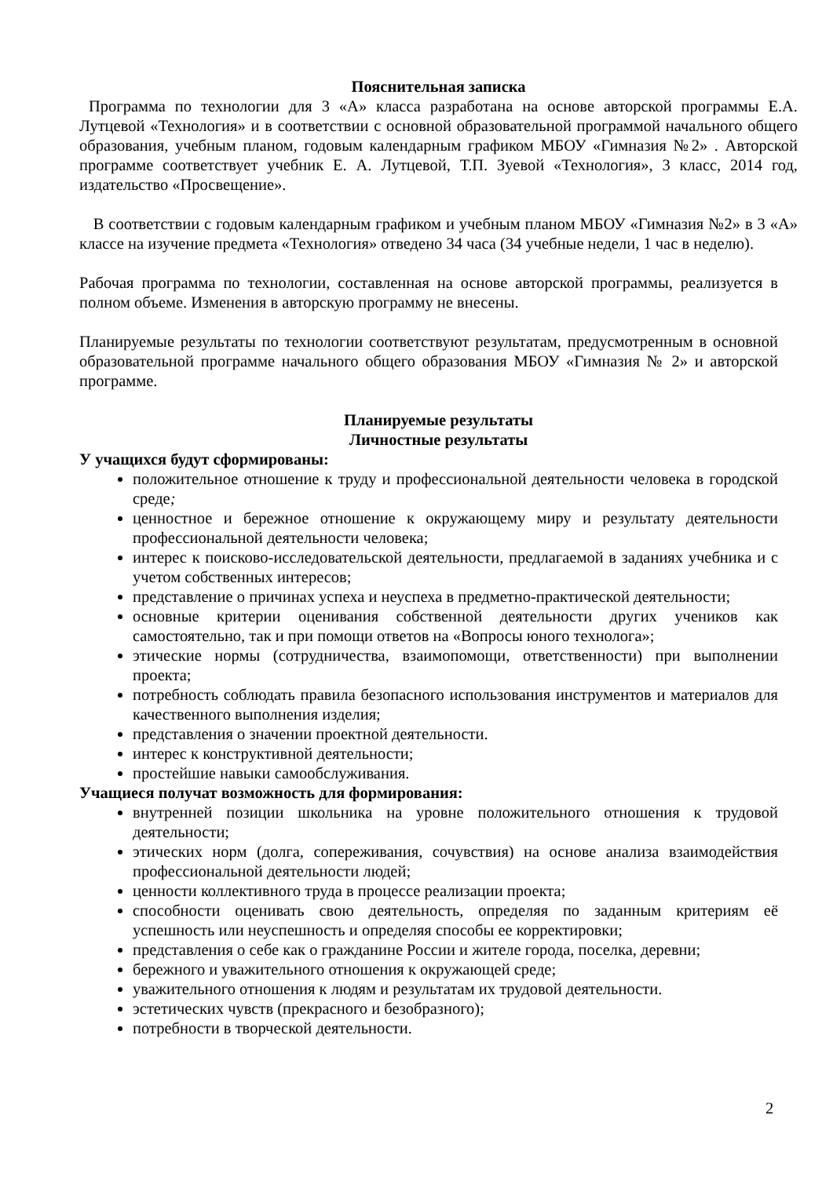Пояснительная записка
Программа по технологии для 3 «А» класса разработана на основе авторской программы Е.А. Лутцевой «Технология» и в соответствии с основной образовательной программой начального общего образования, учебным планом, годовым календарным графиком МБОУ «Гимназия №2» . Авторской программе соответствует учебник Е. А. Лутцевой, Т.П. Зуевой «Технология», 3 класс, 2014 год, издательство «Просвещение».
В соответствии с годовым календарным графиком и учебным планом МБОУ «Гимназия №2» в 3 «А» классе на изучение предмета «Технология» отведено 34 часа (34 учебные недели, 1 час в неделю).
Рабочая программа по технологии, составленная на основе авторской программы, реализуется в полном объеме. Изменения в авторскую программу не внесены.
Планируемые результаты по технологии соответствуют результатам, предусмотренным в основной образовательной программе начального общего образования МБОУ «Гимназия № 2» и авторской программе.
Планируемые результаты
Личностные результаты
У учащихся будут сформированы:
положительное отношение к труду и профессиональной деятельности человека в городской среде;
ценностное и бережное отношение к окружающему миру и результату деятельности профессиональной деятельности человека;
интерес к поисково-исследовательской деятельности, предлагаемой в заданиях учебника и с учетом собственных интересов;
представление о причинах успеха и неуспеха в предметно-практической деятельности;
основные критерии оценивания собственной деятельности других учеников как самостоятельно, так и при помощи ответов на «Вопросы юного технолога»;
этические нормы (сотрудничества, взаимопомощи, ответственности) при выполнении проекта;
потребность соблюдать правила безопасного использования инструментов и материалов для качественного выполнения изделия;
представления о значении проектной деятельности.
интерес к конструктивной деятельности;
простейшие навыки самообслуживания.
Учащиеся получат возможность для формирования:
внутренней позиции школьника на уровне положительного отношения к трудовой деятельности;
этических норм (долга, сопереживания, сочувствия) на основе анализа взаимодействия профессиональной деятельности людей;
ценности коллективного труда в процессе реализации проекта;
способности оценивать свою деятельность, определяя по заданным критериям её успешность или неуспешность и определяя способы ее корректировки;
представления о себе как о гражданине России и жителе города, поселка, деревни;
бережного и уважительного отношения к окружающей среде;
уважительного отношения к людям и результатам их трудовой деятельности.
эстетических чувств (прекрасного и безобразного);
потребности в творческой деятельности.
2